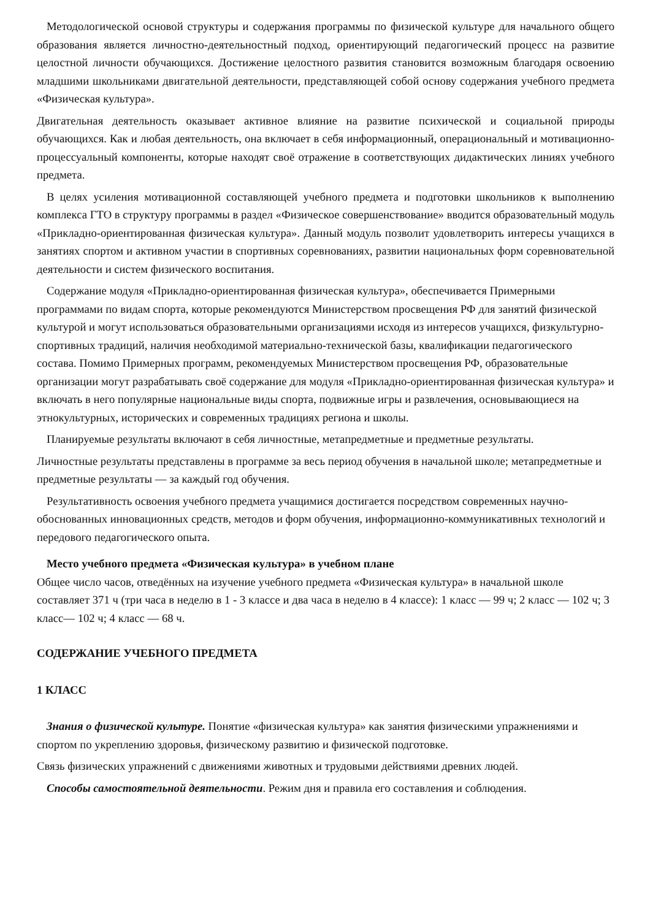Методологической основой структуры и содержания программы по физической культуре для начального общего образования является личностно-деятельностный подход, ориентирующий педагогический процесс на развитие целостной личности обучающихся. Достижение целостного развития становится возможным благодаря освоению младшими школьниками двигательной деятельности, представляющей собой основу содержания учебного предмета «Физическая культура».
Двигательная деятельность оказывает активное влияние на развитие психической и социальной природы обучающихся. Как и любая деятельность, она включает в себя информационный, операциональный и мотивационно-процессуальный компоненты, которые находят своё отражение в соответствующих дидактических линиях учебного предмета.
В целях усиления мотивационной составляющей учебного предмета и подготовки школьников к выполнению комплекса ГТО в структуру программы в раздел «Физическое совершенствование» вводится образовательный модуль «Прикладно-ориентированная физическая культура». Данный модуль позволит удовлетворить интересы учащихся в занятиях спортом и активном участии в спортивных соревнованиях, развитии национальных форм соревновательной деятельности и систем физического воспитания.
Содержание модуля «Прикладно-ориентированная физическая культура», обеспечивается Примерными программами по видам спорта, которые рекомендуются Министерством просвещения РФ для занятий физической культурой и могут использоваться образовательными организациями исходя из интересов учащихся, физкультурно-спортивных традиций, наличия необходимой материально-технической базы, квалификации педагогического состава. Помимо Примерных программ, рекомендуемых Министерством просвещения РФ, образовательные организации могут разрабатывать своё содержание для модуля «Прикладно-ориентированная физическая культура» и включать в него популярные национальные виды спорта, подвижные игры и развлечения, основывающиеся на этнокультурных, исторических и современных традициях региона и школы.
Планируемые результаты включают в себя личностные, метапредметные и предметные результаты.
Личностные результаты представлены в программе за весь период обучения в начальной школе; метапредметные и предметные результаты — за каждый год обучения.
Результативность освоения учебного предмета учащимися достигается посредством современных научно-обоснованных инновационных средств, методов и форм обучения, информационно-коммуникативных технологий и передового педагогического опыта.
Место учебного предмета «Физическая культура» в учебном плане
Общее число часов, отведённых на изучение учебного предмета «Физическая культура» в начальной школе составляет 371 ч (три часа в неделю в 1 - 3 классе и два часа в неделю в 4 классе): 1 класс — 99 ч; 2 класс — 102 ч; 3 класс— 102 ч; 4 класс — 68 ч.
СОДЕРЖАНИЕ УЧЕБНОГО ПРЕДМЕТА
1 КЛАСС
Знания о физической культуре. Понятие «физическая культура» как занятия физическими упражнениями и спортом по укреплению здоровья, физическому развитию и физической подготовке.
Связь физических упражнений с движениями животных и трудовыми действиями древних людей.
Способы самостоятельной деятельности. Режим дня и правила его составления и соблюдения.